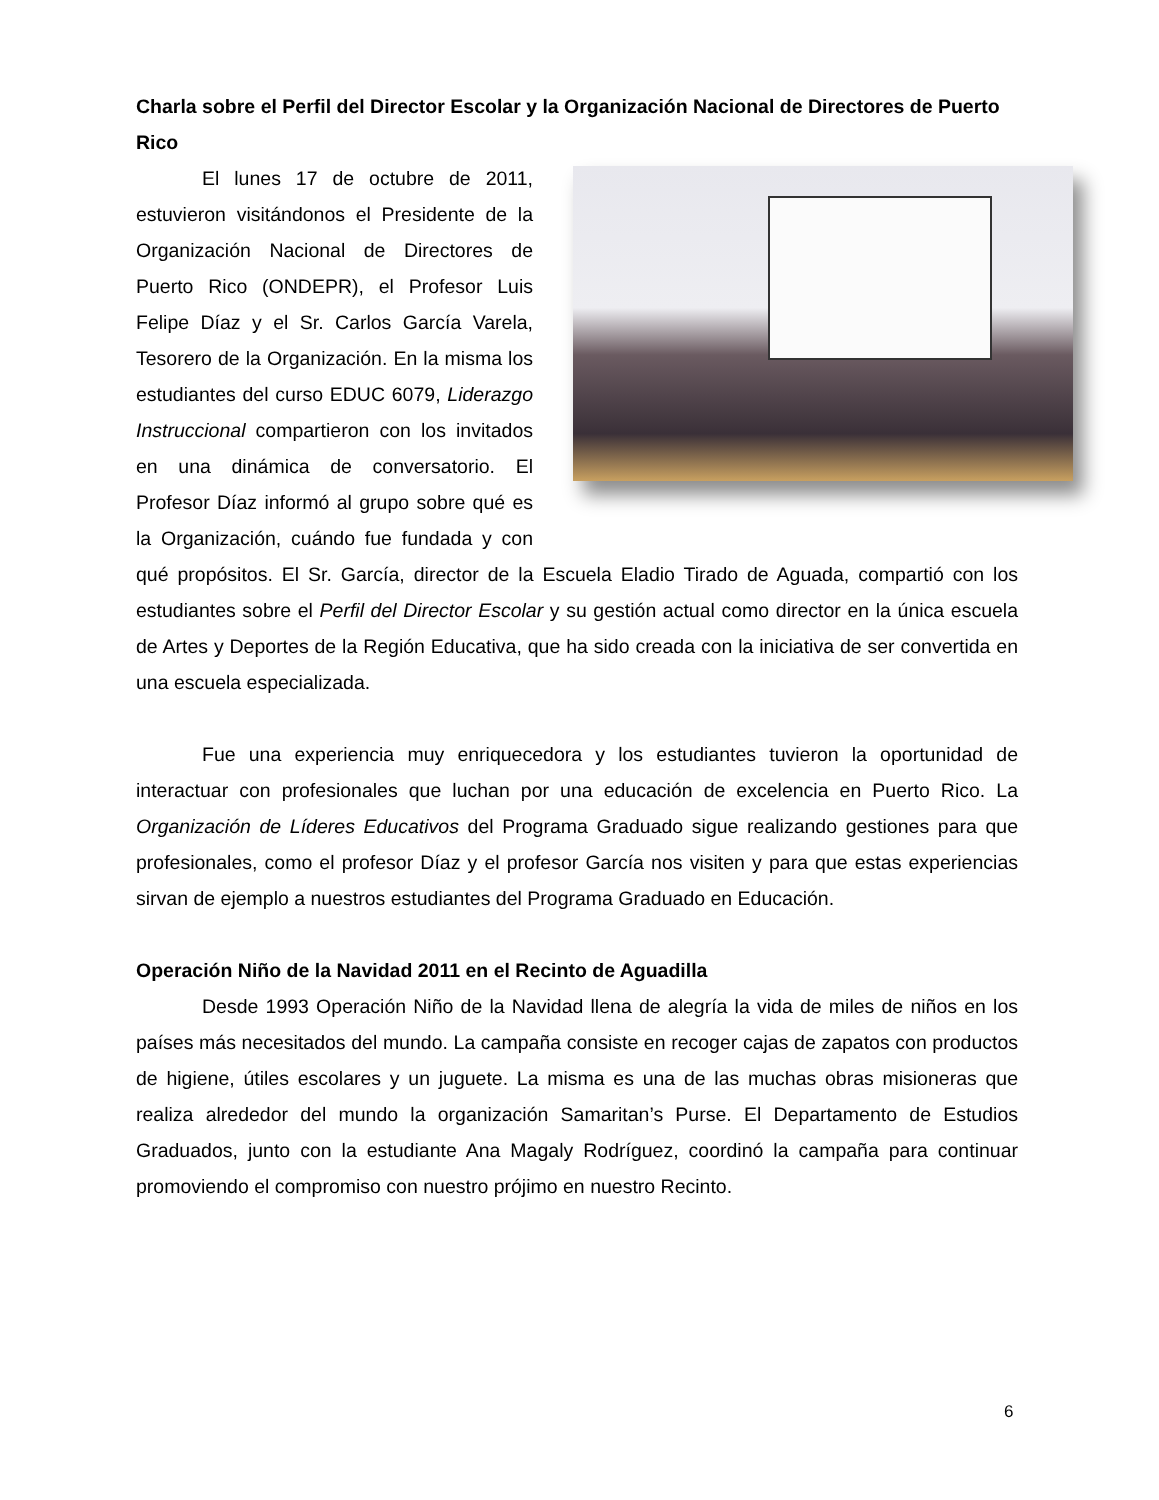Charla sobre el Perfil del Director Escolar y la Organización Nacional de Directores de Puerto Rico
El lunes 17 de octubre de 2011, estuvieron visitándonos el Presidente de la Organización Nacional de Directores de Puerto Rico (ONDEPR), el Profesor Luis Felipe Díaz y el Sr. Carlos García Varela, Tesorero de la Organización. En la misma los estudiantes del curso EDUC 6079, Liderazgo Instruccional compartieron con los invitados en una dinámica de conversatorio. El Profesor Díaz informó al grupo sobre qué es la Organización, cuándo fue fundada y con qué propósitos. El Sr. García, director de la Escuela Eladio Tirado de Aguada, compartió con los estudiantes sobre el Perfil del Director Escolar y su gestión actual como director en la única escuela de Artes y Deportes de la Región Educativa, que ha sido creada con la iniciativa de ser convertida en una escuela especializada.
Fue una experiencia muy enriquecedora y los estudiantes tuvieron la oportunidad de interactuar con profesionales que luchan por una educación de excelencia en Puerto Rico. La Organización de Líderes Educativos del Programa Graduado sigue realizando gestiones para que profesionales, como el profesor Díaz y el profesor García nos visiten y para que estas experiencias sirvan de ejemplo a nuestros estudiantes del Programa Graduado en Educación.
Operación Niño de la Navidad 2011 en el Recinto de Aguadilla
Desde 1993 Operación Niño de la Navidad llena de alegría la vida de miles de niños en los países más necesitados del mundo. La campaña consiste en recoger cajas de zapatos con productos de higiene, útiles escolares y un juguete. La misma es una de las muchas obras misioneras que realiza alrededor del mundo la organización Samaritan’s Purse. El Departamento de Estudios Graduados, junto con la estudiante Ana Magaly Rodríguez, coordinó la campaña para continuar promoviendo el compromiso con nuestro prójimo en nuestro Recinto.
6